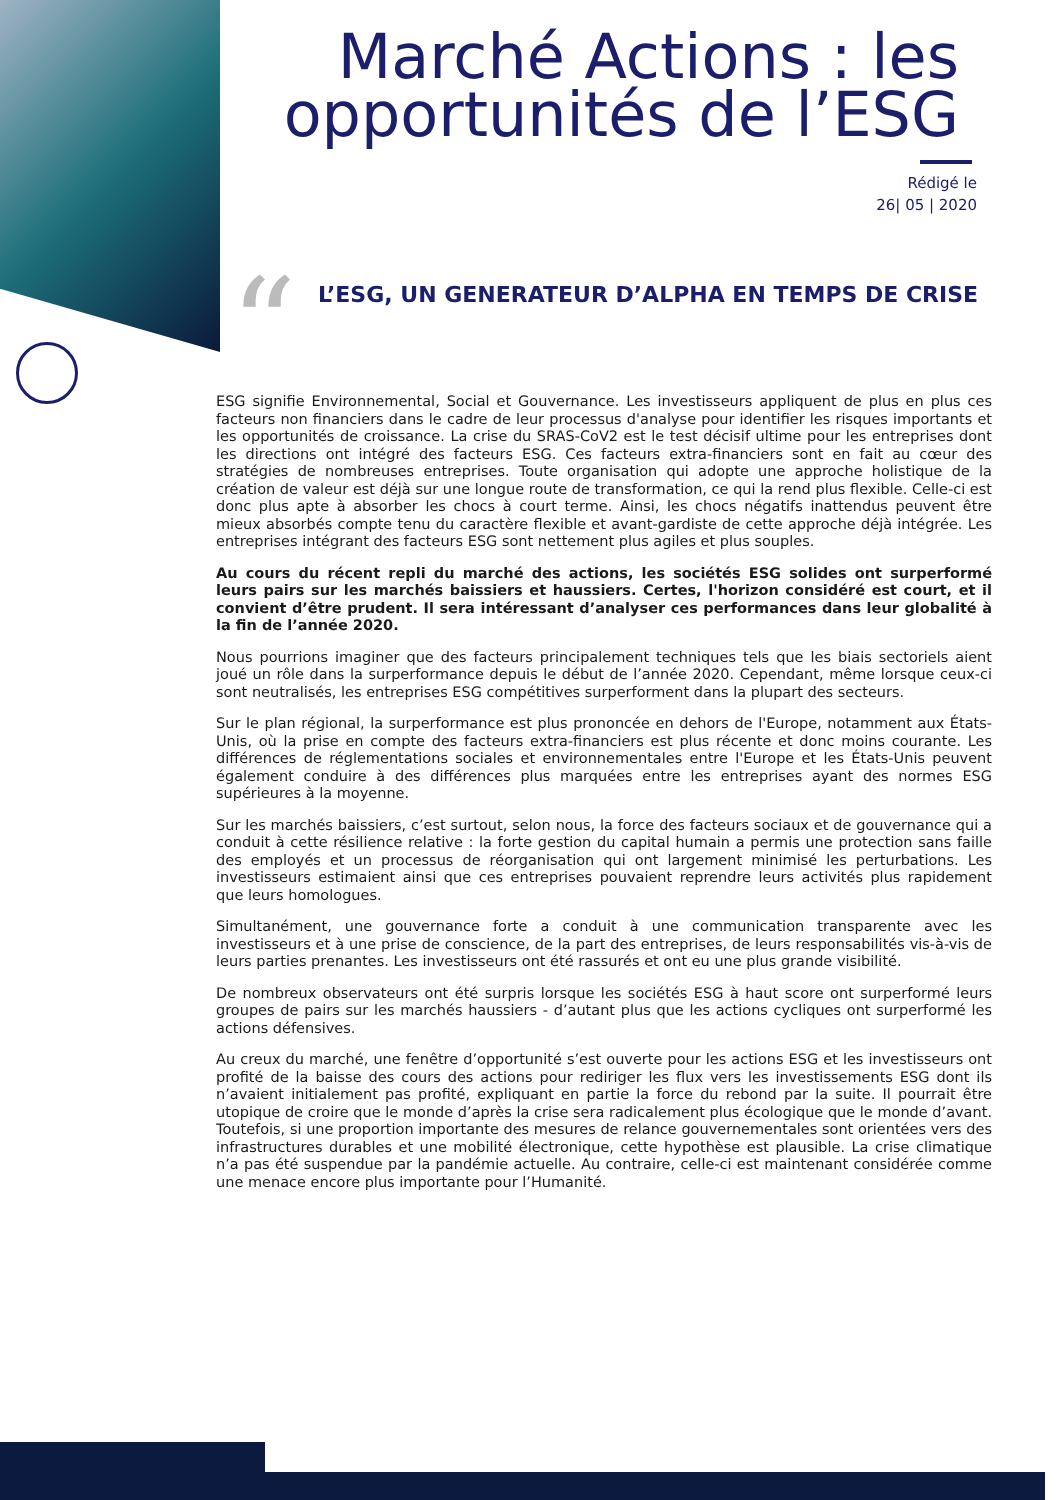Marché Actions : les
opportunités de l’ESG
Rédigé le
26| 05 | 2020
“
L’ESG, UN GENERATEUR D’ALPHA EN TEMPS DE CRISE
ESG signifie Environnemental, Social et Gouvernance. Les investisseurs appliquent de plus en plus ces facteurs non financiers dans le cadre de leur processus d'analyse pour identifier les risques importants et les opportunités de croissance. La crise du SRAS-CoV2 est le test décisif ultime pour les entreprises dont les directions ont intégré des facteurs ESG. Ces facteurs extra-financiers sont en fait au cœur des stratégies de nombreuses entreprises. Toute organisation qui adopte une approche holistique de la création de valeur est déjà sur une longue route de transformation, ce qui la rend plus flexible. Celle-ci est donc plus apte à absorber les chocs à court terme. Ainsi, les chocs négatifs inattendus peuvent être mieux absorbés compte tenu du caractère flexible et avant-gardiste de cette approche déjà intégrée. Les entreprises intégrant des facteurs ESG sont nettement plus agiles et plus souples.
Au cours du récent repli du marché des actions, les sociétés ESG solides ont surperformé leurs pairs sur les marchés baissiers et haussiers. Certes, l'horizon considéré est court, et il convient d’être prudent. Il sera intéressant d’analyser ces performances dans leur globalité à la fin de l’année 2020.
Nous pourrions imaginer que des facteurs principalement techniques tels que les biais sectoriels aient joué un rôle dans la surperformance depuis le début de l’année 2020. Cependant, même lorsque ceux-ci sont neutralisés, les entreprises ESG compétitives surperforment dans la plupart des secteurs.
Sur le plan régional, la surperformance est plus prononcée en dehors de l'Europe, notamment aux États-Unis, où la prise en compte des facteurs extra-financiers est plus récente et donc moins courante. Les différences de réglementations sociales et environnementales entre l'Europe et les États-Unis peuvent également conduire à des différences plus marquées entre les entreprises ayant des normes ESG supérieures à la moyenne.
Sur les marchés baissiers, c’est surtout, selon nous, la force des facteurs sociaux et de gouvernance qui a conduit à cette résilience relative : la forte gestion du capital humain a permis une protection sans faille des employés et un processus de réorganisation qui ont largement minimisé les perturbations. Les investisseurs estimaient ainsi que ces entreprises pouvaient reprendre leurs activités plus rapidement que leurs homologues.
Simultanément, une gouvernance forte a conduit à une communication transparente avec les investisseurs et à une prise de conscience, de la part des entreprises, de leurs responsabilités vis-à-vis de leurs parties prenantes. Les investisseurs ont été rassurés et ont eu une plus grande visibilité.
De nombreux observateurs ont été surpris lorsque les sociétés ESG à haut score ont surperformé leurs groupes de pairs sur les marchés haussiers - d’autant plus que les actions cycliques ont surperformé les actions défensives.
Au creux du marché, une fenêtre d’opportunité s’est ouverte pour les actions ESG et les investisseurs ont profité de la baisse des cours des actions pour rediriger les flux vers les investissements ESG dont ils n’avaient initialement pas profité, expliquant en partie la force du rebond par la suite. Il pourrait être utopique de croire que le monde d’après la crise sera radicalement plus écologique que le monde d’avant. Toutefois, si une proportion importante des mesures de relance gouvernementales sont orientées vers des infrastructures durables et une mobilité électronique, cette hypothèse est plausible. La crise climatique n’a pas été suspendue par la pandémie actuelle. Au contraire, celle-ci est maintenant considérée comme une menace encore plus importante pour l’Humanité.